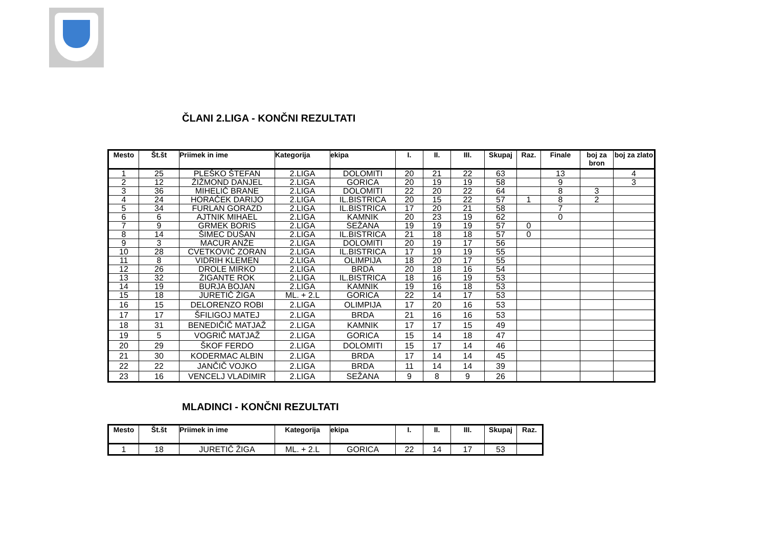ČLANI 2.LIGA - KONČNI REZULTATI
| Mesto | Št.št | Priimek in ime | Kategorija | ekipa | I. | II. | III. | Skupaj | Raz. | Finale | boj za bron | boj za zlato |
| --- | --- | --- | --- | --- | --- | --- | --- | --- | --- | --- | --- | --- |
| 1 | 25 | PLEŠKO ŠTEFAN | 2.LIGA | DOLOMITI | 20 | 21 | 22 | 63 | | 13 | | 4 |
| 2 | 12 | ŽIŽMOND DANJEL | 2.LIGA | GORICA | 20 | 19 | 19 | 58 | | 9 | | 3 |
| 3 | 36 | MIHELIČ BRANE | 2.LIGA | DOLOMITI | 22 | 20 | 22 | 64 | | 8 | 3 | |
| 4 | 24 | HORAČEK DARIJO | 2.LIGA | IL.BISTRICA | 20 | 15 | 22 | 57 | 1 | 8 | 2 | |
| 5 | 34 | FURLAN GORAZD | 2.LIGA | IL.BISTRICA | 17 | 20 | 21 | 58 | | 7 | | |
| 6 | 6 | AJTNIK MIHAEL | 2.LIGA | KAMNIK | 20 | 23 | 19 | 62 | | 0 | | |
| 7 | 9 | GRMEK BORIS | 2.LIGA | SEŽANA | 19 | 19 | 19 | 57 | 0 | | | |
| 8 | 14 | ŠIMEC DUŠAN | 2.LIGA | IL.BISTRICA | 21 | 18 | 18 | 57 | 0 | | | |
| 9 | 3 | MACUR ANŽE | 2.LIGA | DOLOMITI | 20 | 19 | 17 | 56 | | | | |
| 10 | 28 | CVETKOVIČ ZORAN | 2.LIGA | IL.BISTRICA | 17 | 19 | 19 | 55 | | | | |
| 11 | 8 | VIDRIH KLEMEN | 2.LIGA | OLIMPIJA | 18 | 20 | 17 | 55 | | | | |
| 12 | 26 | DROLE MIRKO | 2.LIGA | BRDA | 20 | 18 | 16 | 54 | | | | |
| 13 | 32 | ŽIGANTE ROK | 2.LIGA | IL.BISTRICA | 18 | 16 | 19 | 53 | | | | |
| 14 | 19 | BURJA BOJAN | 2.LIGA | KAMNIK | 19 | 16 | 18 | 53 | | | | |
| 15 | 18 | JURETIČ ŽIGA | ML. + 2.L | GORICA | 22 | 14 | 17 | 53 | | | | |
| 16 | 15 | DELORENZO ROBI | 2.LIGA | OLIMPIJA | 17 | 20 | 16 | 53 | | | | |
| 17 | 17 | ŠFILIGOJ MATEJ | 2.LIGA | BRDA | 21 | 16 | 16 | 53 | | | | |
| 18 | 31 | BENEDIČIČ MATJAŽ | 2.LIGA | KAMNIK | 17 | 17 | 15 | 49 | | | | |
| 19 | 5 | VOGRIČ MATJAŽ | 2.LIGA | GORICA | 15 | 14 | 18 | 47 | | | | |
| 20 | 29 | ŠKOF FERDO | 2.LIGA | DOLOMITI | 15 | 17 | 14 | 46 | | | | |
| 21 | 30 | KODERMAC ALBIN | 2.LIGA | BRDA | 17 | 14 | 14 | 45 | | | | |
| 22 | 22 | JANČIČ VOJKO | 2.LIGA | BRDA | 11 | 14 | 14 | 39 | | | | |
| 23 | 16 | VENCELJ VLADIMIR | 2.LIGA | SEŽANA | 9 | 8 | 9 | 26 | | | | |
MLADINCI - KONČNI REZULTATI
| Mesto | Št.št | Priimek in ime | Kategorija | ekipa | I. | II. | III. | Skupaj | Raz. |
| --- | --- | --- | --- | --- | --- | --- | --- | --- | --- |
| 1 | 18 | JURETIČ ŽIGA | ML. + 2.L | GORICA | 22 | 14 | 17 | 53 | |